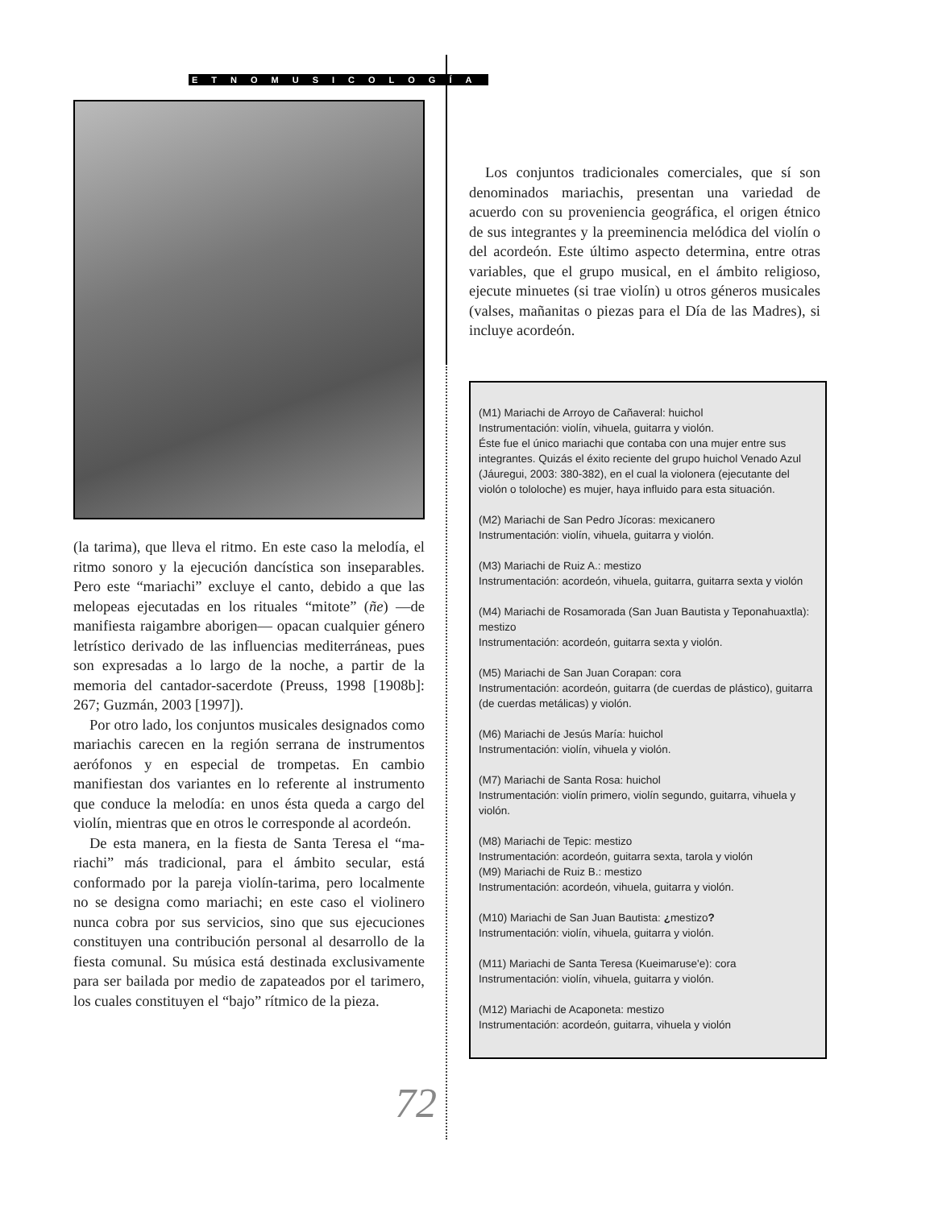ETNOMUSICOLOGÍA
(la tarima), que lleva el ritmo. En este caso la melodía, el ritmo sonoro y la ejecución dancística son insepara­bles. Pero este “mariachi” excluye el canto, debido a que las melopeas ejecutadas en los rituales “mitote” (ñe) —de manifiesta raigambre aborigen— opacan cualquier género letrístico derivado de las influencias mediterráneas, pues son expresadas a lo largo de la no­che, a partir de la memoria del cantador-sacerdote (Preuss, 1998 [1908b]: 267; Guzmán, 2003 [1997]).
Por otro lado, los conjuntos musicales designados como mariachis carecen en la región serrana de instru­mentos aerófonos y en especial de trompetas. En cam­bio manifiestan dos variantes en lo referente al instrumento que conduce la melodía: en unos ésta que­da a cargo del violín, mientras que en otros le corres­ponde al acordeón.
De esta manera, en la fiesta de Santa Teresa el “ma­riachi” más tradicional, para el ámbito secular, está conformado por la pareja violín-tarima, pero local­mente no se designa como mariachi; en este caso el vio­linero nunca cobra por sus servicios, sino que sus ejecuciones constituyen una contribución personal al desarrollo de la fiesta comunal. Su música está destina­da exclusivamente para ser bailada por medio de zapa­teados por el tarimero, los cuales constituyen el “bajo” rítmico de la pieza.
Los conjuntos tradicionales comerciales, que sí son denominados mariachis, presentan una variedad de acuerdo con su proveniencia geográfica, el origen étni­co de sus integrantes y la preeminencia melódica del violín o del acordeón. Este último aspecto determina, entre otras variables, que el grupo musical, en el ámbi­to religioso, ejecute minuetes (si trae violín) u otros gé­neros musicales (valses, mañanitas o piezas para el Día de las Madres), si incluye acordeón.
(M1) Mariachi de Arroyo de Cañaveral: huichol
Instrumentación: violín, vihuela, guitarra y violón.
Éste fue el único mariachi que contaba con una mujer entre sus integrantes. Quizás el éxito reciente del grupo huichol Venado Azul (Jáuregui, 2003: 380-382), en el cual la violonera (ejecutante del violón o tololoche) es mujer, haya influido para esta situación.
(M2) Mariachi de San Pedro Jícoras: mexicanero
Instrumentación: violín, vihuela, guitarra y violón.
(M3) Mariachi de Ruiz A.: mestizo
Instrumentación: acordeón, vihuela, guitarra, guitarra sexta y violón
(M4) Mariachi de Rosamorada (San Juan Bautista y Teponahuaxtla): mestizo
Instrumentación: acordeón, guitarra sexta y violón.
(M5) Mariachi de San Juan Corapan: cora
Instrumentación: acordeón, guitarra (de cuerdas de plástico), guitarra (de cuerdas metálicas) y violón.
(M6) Mariachi de Jesús María: huichol
Instrumentación: violín, vihuela y violón.
(M7) Mariachi de Santa Rosa: huichol
Instrumentación: violín primero, violín segundo, guitarra, vihuela y violón.
(M8) Mariachi de Tepic: mestizo
Instrumentación: acordeón, guitarra sexta, tarola y violón
(M9) Mariachi de Ruiz B.: mestizo
Instrumentación: acordeón, vihuela, guitarra y violón.
(M10) Mariachi de San Juan Bautista: ¿mestizo?
Instrumentación: violín, vihuela, guitarra y violón.
(M11) Mariachi de Santa Teresa (Kueimaruse'e): cora
Instrumentación: violín, vihuela, guitarra y violón.
(M12) Mariachi de Acaponeta: mestizo
Instrumentación: acordeón, guitarra, vihuela y violón
72